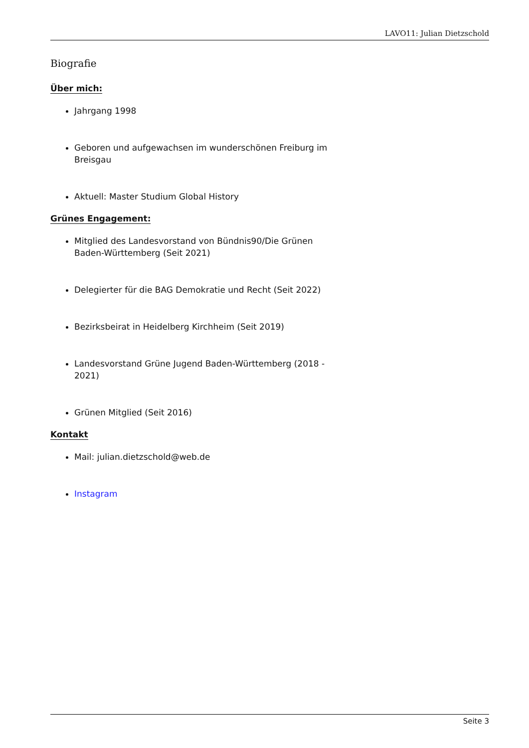LAVO11: Julian Dietzschold
Biografie
Über mich:
Jahrgang 1998
Geboren und aufgewachsen im wunderschönen Freiburg im Breisgau
Aktuell: Master Studium Global History
Grünes Engagement:
Mitglied des Landesvorstand von Bündnis90/Die Grünen Baden-Württemberg (Seit 2021)
Delegierter für die BAG Demokratie und Recht (Seit 2022)
Bezirksbeirat in Heidelberg Kirchheim (Seit 2019)
Landesvorstand Grüne Jugend Baden-Württemberg (2018 - 2021)
Grünen Mitglied (Seit 2016)
Kontakt
Mail: julian.dietzschold@web.de
Instagram
Seite 3